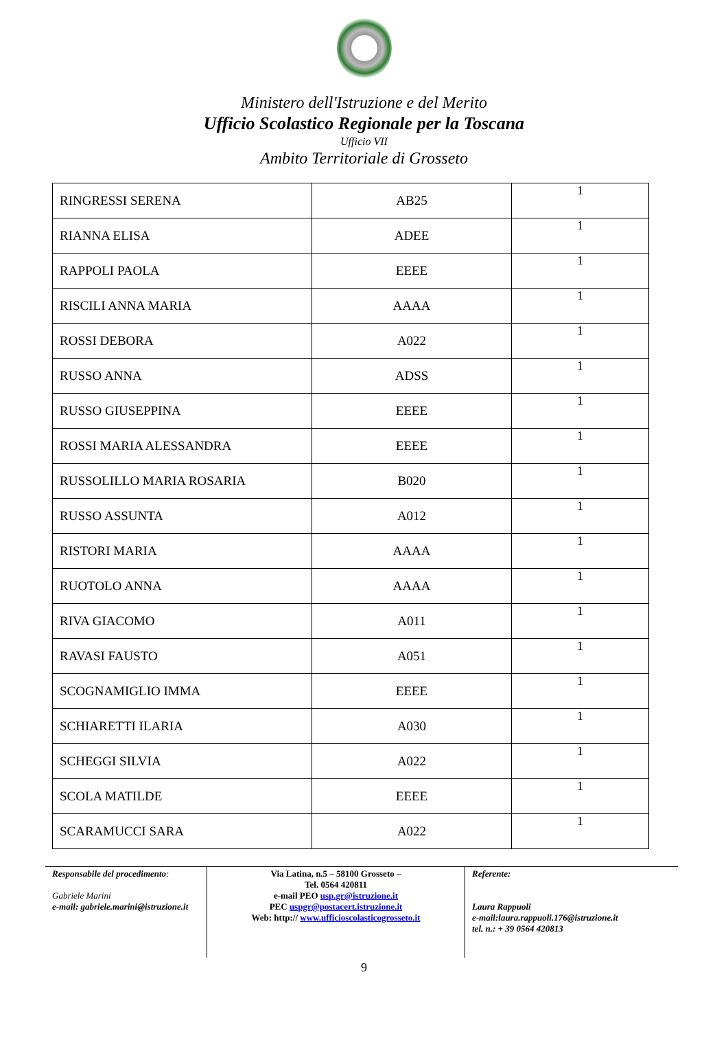Ministero dell'Istruzione e del Merito
Ufficio Scolastico Regionale per la Toscana
Ufficio VII
Ambito Territoriale di Grosseto
| RINGRESSI SERENA | AB25 | 1 |
| RIANNA ELISA | ADEE | 1 |
| RAPPOLI PAOLA | EEEE | 1 |
| RISCILI ANNA MARIA | AAAA | 1 |
| ROSSI DEBORA | A022 | 1 |
| RUSSO ANNA | ADSS | 1 |
| RUSSO GIUSEPPINA | EEEE | 1 |
| ROSSI MARIA ALESSANDRA | EEEE | 1 |
| RUSSOLILLO MARIA ROSARIA | B020 | 1 |
| RUSSO ASSUNTA | A012 | 1 |
| RISTORI MARIA | AAAA | 1 |
| RUOTOLO ANNA | AAAA | 1 |
| RIVA GIACOMO | A011 | 1 |
| RAVASI FAUSTO | A051 | 1 |
| SCOGNAMIGLIO IMMA | EEEE | 1 |
| SCHIARETTI ILARIA | A030 | 1 |
| SCHEGGI SILVIA | A022 | 1 |
| SCOLA MATILDE | EEEE | 1 |
| SCARAMUCCI SARA | A022 | 1 |
Responsabile del procedimento:
Gabriele Marini
e-mail: gabriele.marini@istruzione.it
Via Latina, n.5 – 58100 Grosseto –
Tel. 0564 420811
e-mail PEO usp.gr@istruzione.it
PEC uspgr@postacert.istruzione.it
Web: http:// www.ufficioscolasticogrosseto.it
Referente:
Laura Rappuoli
e-mail:laura.rappuoli.176@istruzione.it
tel. n.: + 39 0564 420813
9